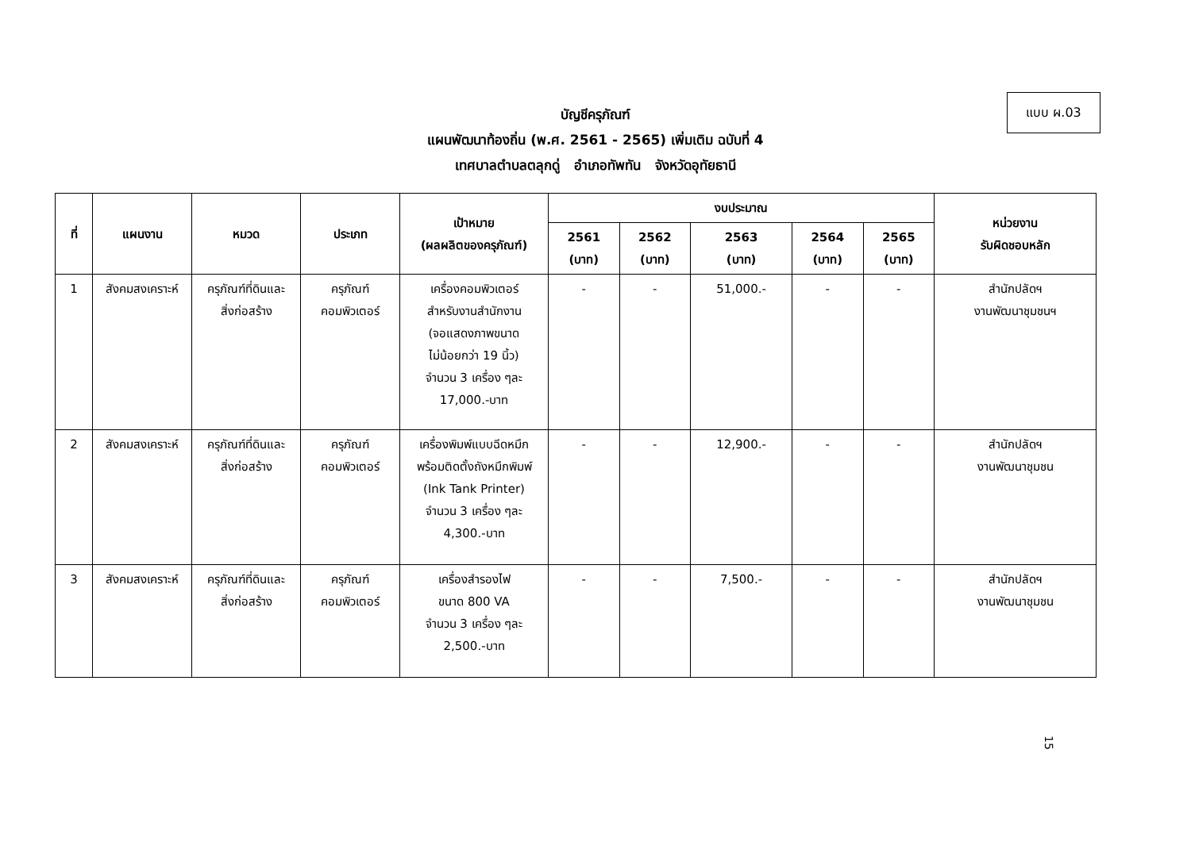แบบ ผ.03
บัญชีครุภัณฑ์
แผนพัฒนาท้องถิ่น (พ.ศ. 2561 - 2565) เพิ่มเติม ฉบับที่ 4
เทศบาลตำบลตลุกดู่ อำเภอทัพทัน จังหวัดอุทัยธานี
| ที่ | แผนงาน | หมวด | ประเภท | เป้าหมาย (ผลผลิตของครุภัณฑ์) | งบประมาณ | | | | | หน่วยงาน รับผิดชอบหลัก |
| --- | --- | --- | --- | --- | --- | --- | --- | --- | --- | --- |
| | | | | | 2561 (บาท) | 2562 (บาท) | 2563 (บาท) | 2564 (บาท) | 2565 (บาท) | |
| 1 | สังคมสงเคราะห์ | ครุภัณฑ์ที่ดินและ สิ่งก่อสร้าง | ครุภัณฑ์ คอมพิวเตอร์ | เครื่องคอมพิวเตอร์ สำหรับงานสำนักงาน (จอแสดงภาพขนาด ไม่น้อยกว่า 19 นิ้ว) จำนวน 3 เครื่อง ๆละ 17,000.-บาท | - | - | 51,000.- | - | - | สำนักปลัดฯ งานพัฒนาชุมชนฯ |
| 2 | สังคมสงเคราะห์ | ครุภัณฑ์ที่ดินและ สิ่งก่อสร้าง | ครุภัณฑ์ คอมพิวเตอร์ | เครื่องพิมพ์แบบฉีดหมึก พร้อมติดตั้งถังหมึกพิมพ์ (Ink Tank Printer) จำนวน 3 เครื่อง ๆละ 4,300.-บาท | - | - | 12,900.- | - | - | สำนักปลัดฯ งานพัฒนาชุมชน |
| 3 | สังคมสงเคราะห์ | ครุภัณฑ์ที่ดินและ สิ่งก่อสร้าง | ครุภัณฑ์ คอมพิวเตอร์ | เครื่องสำรองไฟ ขนาด 800 VA จำนวน 3 เครื่อง ๆละ 2,500.-บาท | - | - | 7,500.- | - | - | สำนักปลัดฯ งานพัฒนาชุมชน |
15